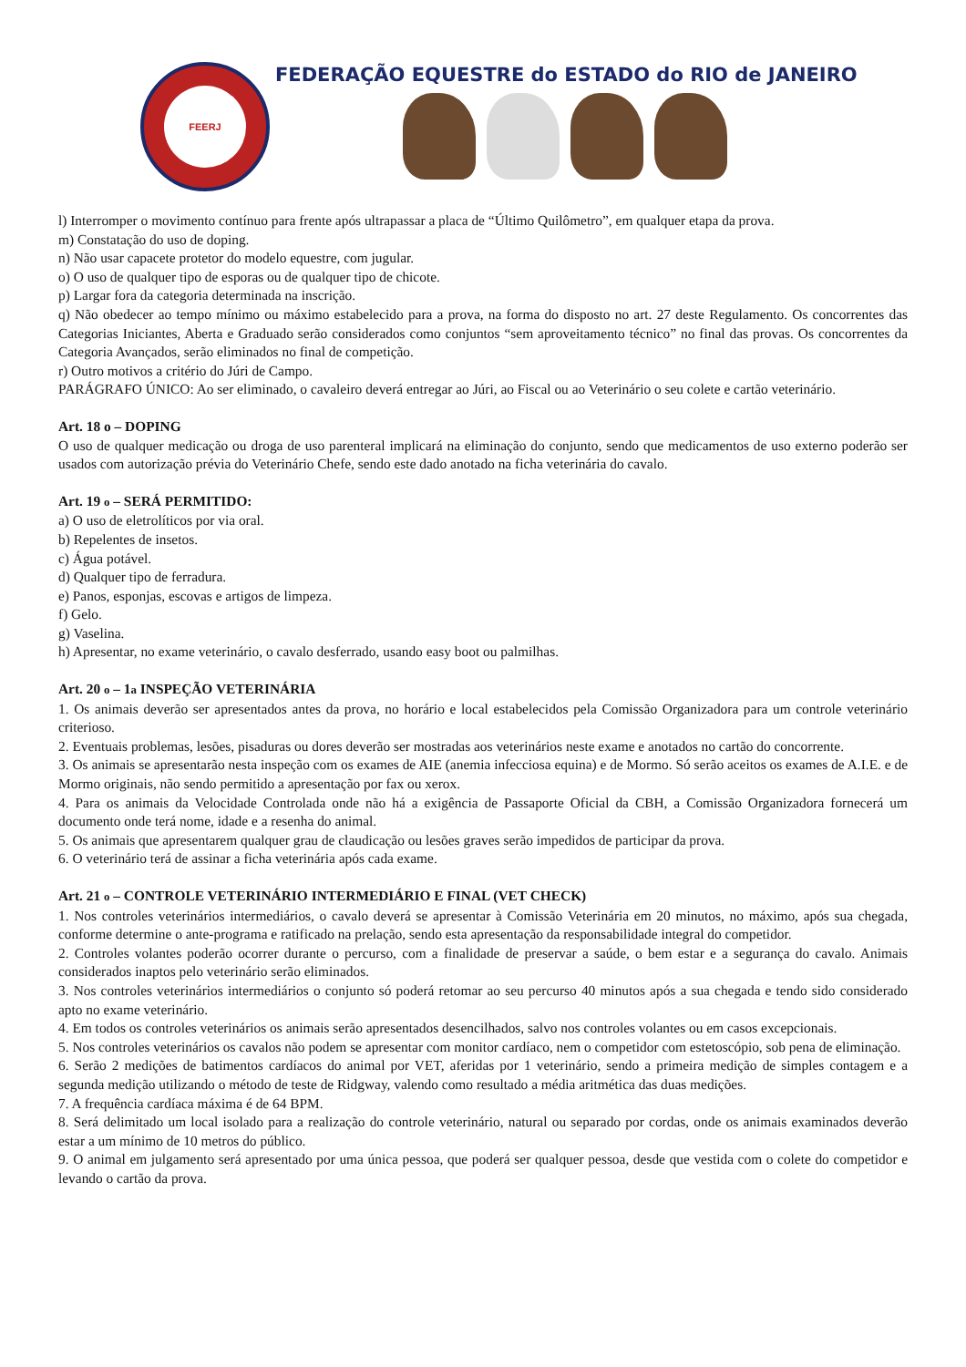FEERJ
FEDERAÇÃO EQUESTRE do ESTADO do RIO de JANEIRO
l) Interromper o movimento contínuo para frente após ultrapassar a placa de “Último Quilômetro”, em qualquer etapa da prova.
m) Constatação do uso de doping.
n) Não usar capacete protetor do modelo equestre, com jugular.
o) O uso de qualquer tipo de esporas ou de qualquer tipo de chicote.
p) Largar fora da categoria determinada na inscrição.
q) Não obedecer ao tempo mínimo ou máximo estabelecido para a prova, na forma do disposto no art. 27 deste Regulamento. Os concorrentes das Categorias Iniciantes, Aberta e Graduado serão considerados como conjuntos “sem aproveitamento técnico” no final das provas. Os concorrentes da Categoria Avançados, serão eliminados no final de competição.
r) Outro motivos a critério do Júri de Campo.
PARÁGRAFO ÚNICO: Ao ser eliminado, o cavaleiro deverá entregar ao Júri, ao Fiscal ou ao Veterinário o seu colete e cartão veterinário.
Art. 18 o – DOPING
O uso de qualquer medicação ou droga de uso parenteral implicará na eliminação do conjunto, sendo que medicamentos de uso externo poderão ser usados com autorização prévia do Veterinário Chefe, sendo este dado anotado na ficha veterinária do cavalo.
Art. 19 o – SERÁ PERMITIDO:
a) O uso de eletrolíticos por via oral.
b) Repelentes de insetos.
c) Água potável.
d) Qualquer tipo de ferradura.
e) Panos, esponjas, escovas e artigos de limpeza.
f) Gelo.
g) Vaselina.
h) Apresentar, no exame veterinário, o cavalo desferrado, usando easy boot ou palmilhas.
Art. 20 o – 1a INSPEÇÃO VETERINÁRIA
1. Os animais deverão ser apresentados antes da prova, no horário e local estabelecidos pela Comissão Organizadora para um controle veterinário criterioso.
2. Eventuais problemas, lesões, pisaduras ou dores deverão ser mostradas aos veterinários neste exame e anotados no cartão do concorrente.
3. Os animais se apresentarão nesta inspeção com os exames de AIE (anemia infecciosa equina) e de Mormo. Só serão aceitos os exames de A.I.E. e de Mormo originais, não sendo permitido a apresentação por fax ou xerox.
4. Para os animais da Velocidade Controlada onde não há a exigência de Passaporte Oficial da CBH, a Comissão Organizadora fornecerá um documento onde terá nome, idade e a resenha do animal.
5. Os animais que apresentarem qualquer grau de claudicação ou lesões graves serão impedidos de participar da prova.
6. O veterinário terá de assinar a ficha veterinária após cada exame.
Art. 21 o – CONTROLE VETERINÁRIO INTERMEDIÁRIO E FINAL (VET CHECK)
1. Nos controles veterinários intermediários, o cavalo deverá se apresentar à Comissão Veterinária em 20 minutos, no máximo, após sua chegada, conforme determine o ante-programa e ratificado na prelação, sendo esta apresentação da responsabilidade integral do competidor.
2. Controles volantes poderão ocorrer durante o percurso, com a finalidade de preservar a saúde, o bem estar e a segurança do cavalo. Animais considerados inaptos pelo veterinário serão eliminados.
3. Nos controles veterinários intermediários o conjunto só poderá retomar ao seu percurso 40 minutos após a sua chegada e tendo sido considerado apto no exame veterinário.
4. Em todos os controles veterinários os animais serão apresentados desencilhados, salvo nos controles volantes ou em casos excepcionais.
5. Nos controles veterinários os cavalos não podem se apresentar com monitor cardíaco, nem o competidor com estetoscópio, sob pena de eliminação.
6. Serão 2 medições de batimentos cardíacos do animal por VET, aferidas por 1 veterinário, sendo a primeira medição de simples contagem e a segunda medição utilizando o método de teste de Ridgway, valendo como resultado a média aritmética das duas medições.
7. A frequência cardíaca máxima é de 64 BPM.
8. Será delimitado um local isolado para a realização do controle veterinário, natural ou separado por cordas, onde os animais examinados deverão estar a um mínimo de 10 metros do público.
9. O animal em julgamento será apresentado por uma única pessoa, que poderá ser qualquer pessoa, desde que vestida com o colete do competidor e levando o cartão da prova.